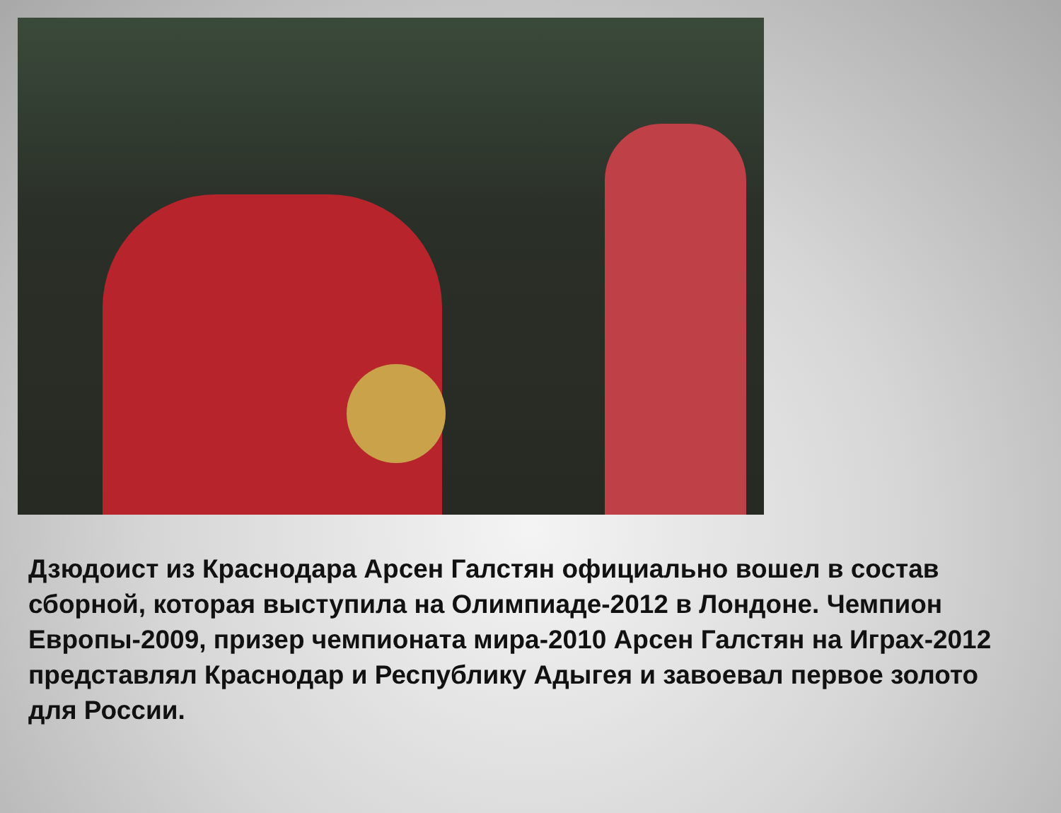Дзюдоист из Краснодара Арсен Галстян официально вошел в состав сборной, которая выступила на Олимпиаде-2012 в Лондоне. Чемпион Европы-2009, призер чемпионата мира-2010 Арсен Галстян на Играх-2012 представлял Краснодар и Республику Адыгея и завоевал первое золото для России.